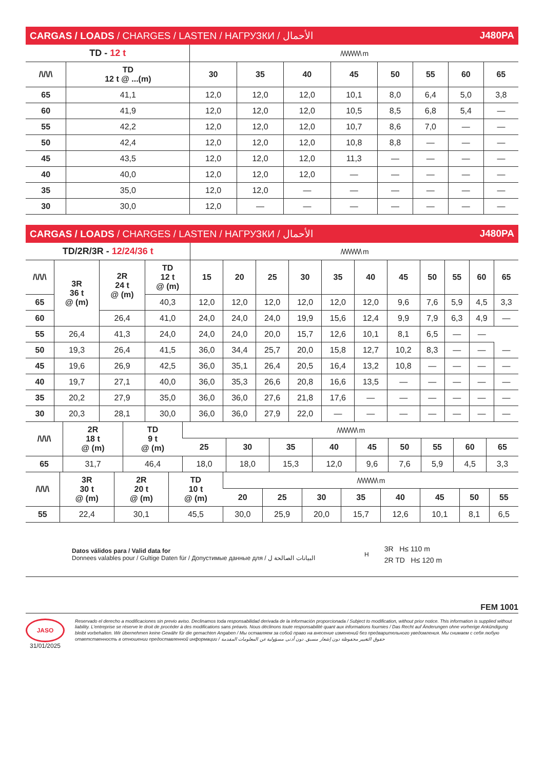CARGAS / LOADS / CHARGES / LASTEN / НАГРУЗКИ / الأحمال J480PA
| TD - 12 t | | /\/\/\/\/\/\/\ m | | | | | | | |
| /\/\/\ | TD 12 t @ ...(m) | 30 | 35 | 40 | 45 | 50 | 55 | 60 | 65 |
| 65 | 41,1 | 12,0 | 12,0 | 12,0 | 10,1 | 8,0 | 6,4 | 5,0 | 3,8 |
| 60 | 41,9 | 12,0 | 12,0 | 12,0 | 10,5 | 8,5 | 6,8 | 5,4 | — |
| 55 | 42,2 | 12,0 | 12,0 | 12,0 | 10,7 | 8,6 | 7,0 | — | — |
| 50 | 42,4 | 12,0 | 12,0 | 12,0 | 10,8 | 8,8 | — | — | — |
| 45 | 43,5 | 12,0 | 12,0 | 12,0 | 11,3 | — | — | — | — |
| 40 | 40,0 | 12,0 | 12,0 | 12,0 | — | — | — | — | — |
| 35 | 35,0 | 12,0 | 12,0 | — | — | — | — | — | — |
| 30 | 30,0 | 12,0 | — | — | — | — | — | — | — |
CARGAS / LOADS / CHARGES / LASTEN / НАГРУЗКИ / الأحمال J480PA
| TD/2R/3R - 12/24/36 t | | | | /\/\/\/\/\/\/\ m | | | | | | | | | | |
| /\/\/\ | 3R 36 t @ (m) | 2R 24 t @ (m) | TD 12 t @ (m) | 15 | 20 | 25 | 30 | 35 | 40 | 45 | 50 | 55 | 60 | 65 |
| 65 | | | 40,3 | 12,0 | 12,0 | 12,0 | 12,0 | 12,0 | 12,0 | 9,6 | 7,6 | 5,9 | 4,5 | 3,3 |
| 60 | | 26,4 | 41,0 | 24,0 | 24,0 | 24,0 | 19,9 | 15,6 | 12,4 | 9,9 | 7,9 | 6,3 | 4,9 | — |
| 55 | 26,4 | 41,3 | 24,0 | 24,0 | 24,0 | 20,0 | 15,7 | 12,6 | 10,1 | 8,1 | 6,5 | — | — | |
| 50 | 19,3 | 26,4 | 41,5 | 36,0 | 34,4 | 25,7 | 20,0 | 15,8 | 12,7 | 10,2 | 8,3 | — | — | — |
| 45 | 19,6 | 26,9 | 42,5 | 36,0 | 35,1 | 26,4 | 20,5 | 16,4 | 13,2 | 10,8 | — | — | — | — |
| 40 | 19,7 | 27,1 | 40,0 | 36,0 | 35,3 | 26,6 | 20,8 | 16,6 | 13,5 | — | — | — | — | — |
| 35 | 20,2 | 27,9 | 35,0 | 36,0 | 36,0 | 27,6 | 21,8 | 17,6 | — | — | — | — | — | — |
| 30 | 20,3 | 28,1 | 30,0 | 36,0 | 36,0 | 27,9 | 22,0 | — | — | — | — | — | — | — |
| /\/\/\ | 2R 18 t @ (m) | TD 9 t @ (m) | /\/\/\/\/\/\/\ m | | | | | | | | |
| | | | 25 | 30 | 35 | 40 | 45 | 50 | 55 | 60 | 65 |
| 65 | 31,7 | 46,4 | 18,0 | 18,0 | 15,3 | 12,0 | 9,6 | 7,6 | 5,9 | 4,5 | 3,3 |
| /\/\/\ | 3R 30 t @ (m) | 2R 20 t @ (m) | TD 10 t @ (m) | /\/\/\/\/\/\/\ m | | | | | | | |
| | | | | 20 | 25 | 30 | 35 | 40 | 45 | 50 | 55 |
| 55 | 22,4 | 30,1 | 45,5 | 30,0 | 25,9 | 20,0 | 15,7 | 12,6 | 10,1 | 8,1 | 6,5 |
Datos válidos para / Valid data for
Donnees valables pour / Gultige Daten für / Допустимые данные для / البيانات الصالحة ل
H
3R H≤ 110 m
2R TD H≤ 120 m
FEM 1001
JASO
31/01/2025
Reservado el derecho a modificaciones sin previo aviso. Declinamos toda responsabilidad derivada de la información proporcionada / Subject to modification, without prior notice. This information is supplied without liability. L'entreprise se réserve le droit de procéder à des modifications sans préavis. Nous déclinons toute responsabilité quant aux informations fournies / Das Recht auf Änderungen ohne vorherige Ankündigung bleibt vorbehalten. Wir übernehmen keine Gewähr für die gemachten Angaben / Мы оставляем за собой право на внесение изменений без предварительного уведомления. Мы снимаем с себя любую ответственность в отношении предоставленной информации / حقوق التغيير محفوظة دون إشعار مسبق. دون أدنى مسؤولية عن المعلومات المقدمة